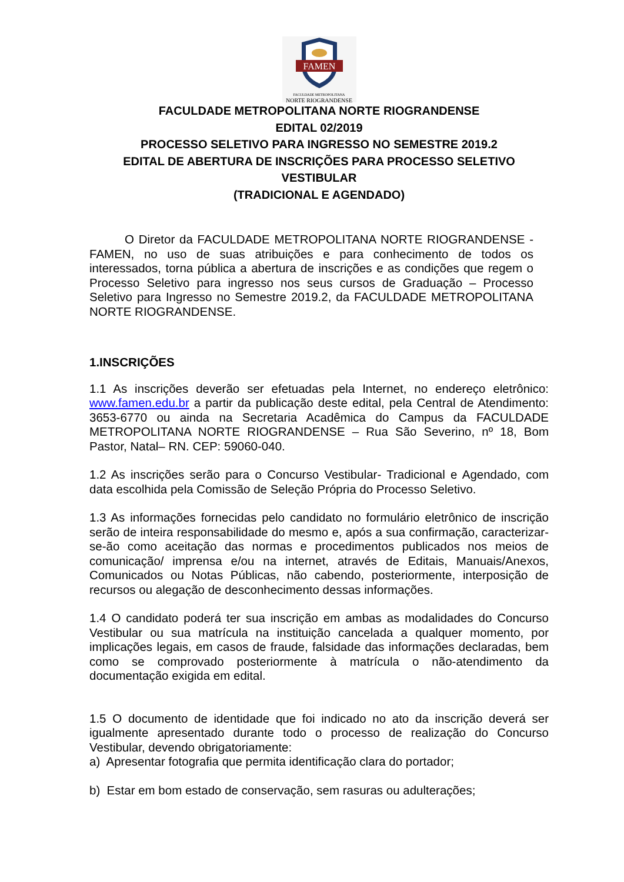FAMEN
FACULDADE METROPOLITANA
NORTE RIOGRANDENSE
FACULDADE METROPOLITANA NORTE RIOGRANDENSE
EDITAL 02/2019
PROCESSO SELETIVO PARA INGRESSO NO SEMESTRE 2019.2
EDITAL DE ABERTURA DE INSCRIÇÕES PARA PROCESSO SELETIVO VESTIBULAR
(TRADICIONAL E AGENDADO)
O Diretor da FACULDADE METROPOLITANA NORTE RIOGRANDENSE - FAMEN, no uso de suas atribuições e para conhecimento de todos os interessados, torna pública a abertura de inscrições e as condições que regem o Processo Seletivo para ingresso nos seus cursos de Graduação – Processo Seletivo para Ingresso no Semestre 2019.2, da FACULDADE METROPOLITANA NORTE RIOGRANDENSE.
1.INSCRIÇÕES
1.1 As inscrições deverão ser efetuadas pela Internet, no endereço eletrônico: www.famen.edu.br a partir da publicação deste edital, pela Central de Atendimento: 3653-6770 ou ainda na Secretaria Acadêmica do Campus da FACULDADE METROPOLITANA NORTE RIOGRANDENSE – Rua São Severino, nº 18, Bom Pastor, Natal– RN. CEP: 59060-040.
1.2 As inscrições serão para o Concurso Vestibular- Tradicional e Agendado, com data escolhida pela Comissão de Seleção Própria do Processo Seletivo.
1.3 As informações fornecidas pelo candidato no formulário eletrônico de inscrição serão de inteira responsabilidade do mesmo e, após a sua confirmação, caracterizar-se-ão como aceitação das normas e procedimentos publicados nos meios de comunicação/ imprensa e/ou na internet, através de Editais, Manuais/Anexos, Comunicados ou Notas Públicas, não cabendo, posteriormente, interposição de recursos ou alegação de desconhecimento dessas informações.
1.4 O candidato poderá ter sua inscrição em ambas as modalidades do Concurso Vestibular ou sua matrícula na instituição cancelada a qualquer momento, por implicações legais, em casos de fraude, falsidade das informações declaradas, bem como se comprovado posteriormente à matrícula o não-atendimento da documentação exigida em edital.
1.5 O documento de identidade que foi indicado no ato da inscrição deverá ser igualmente apresentado durante todo o processo de realização do Concurso Vestibular, devendo obrigatoriamente:
a) Apresentar fotografia que permita identificação clara do portador;
b) Estar em bom estado de conservação, sem rasuras ou adulterações;